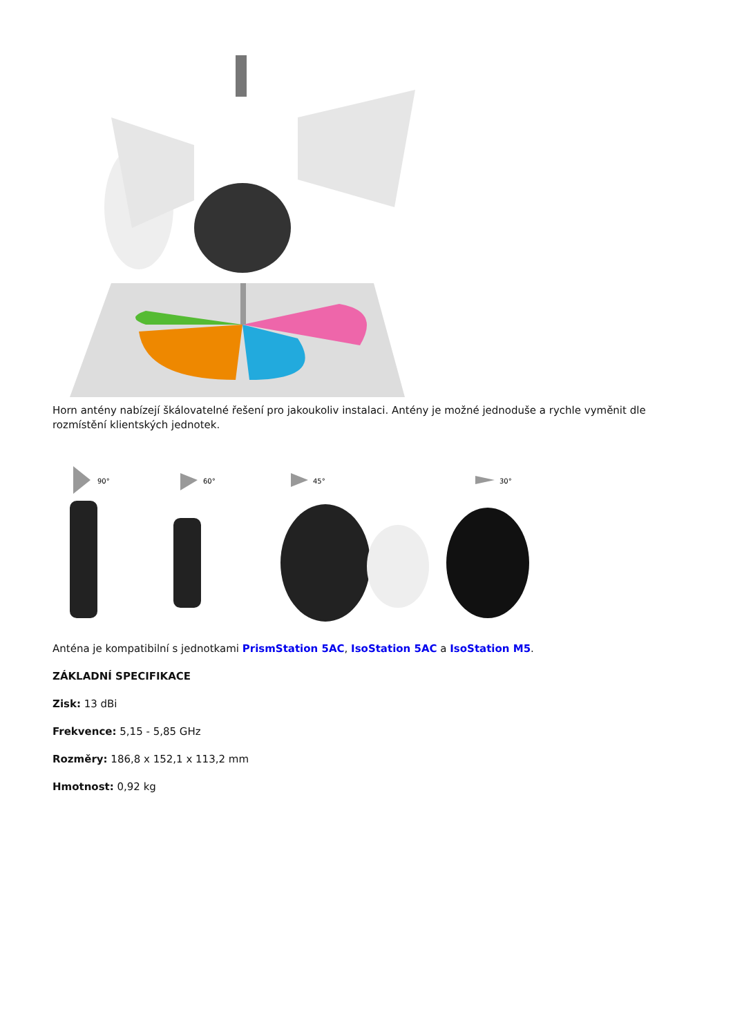Horn antény nabízejí škálovatelné řešení pro jakoukoliv instalaci. Antény je možné jednoduše a rychle vyměnit dle rozmístění klientských jednotek.
90°
60°
45°
30°
Anténa je kompatibilní s jednotkami PrismStation 5AC, IsoStation 5AC a IsoStation M5.
ZÁKLADNÍ SPECIFIKACE
Zisk: 13 dBi
Frekvence: 5,15 - 5,85 GHz
Rozměry: 186,8 x 152,1 x 113,2 mm
Hmotnost: 0,92 kg